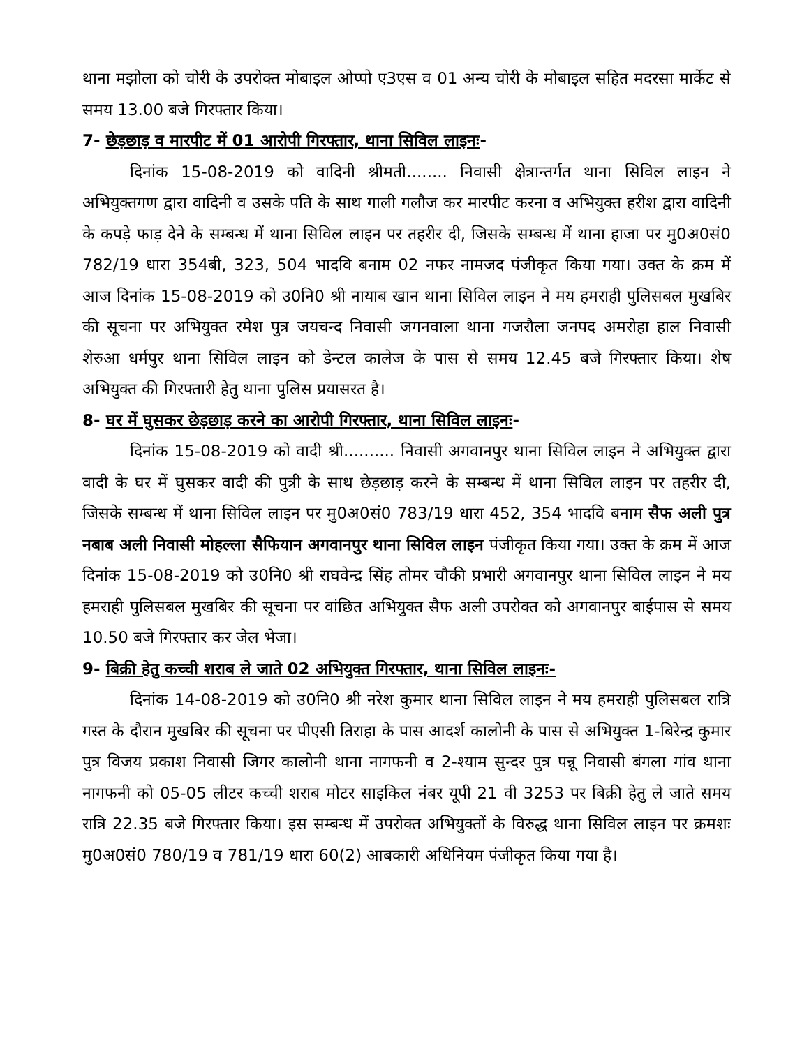थाना मझोला को चोरी के उपरोक्त मोबाइल ओप्पो ए3एस व 01 अन्य चोरी के मोबाइल सहित मदरसा मार्केट से समय 13.00 बजे गिरफ्तार किया।
7- छेड़छाड़ व मारपीट में 01 आरोपी गिरफ्तार, थाना सिविल लाइनः-
दिनांक 15-08-2019 को वादिनी श्रीमती........ निवासी क्षेत्रान्तर्गत थाना सिविल लाइन ने अभियुक्तगण द्वारा वादिनी व उसके पति के साथ गाली गलौज कर मारपीट करना व अभियुक्त हरीश द्वारा वादिनी के कपड़े फाड़ देने के सम्बन्ध में थाना सिविल लाइन पर तहरीर दी, जिसके सम्बन्ध में थाना हाजा पर मु0अ0सं0 782/19 धारा 354बी, 323, 504 भादवि बनाम 02 नफर नामजद पंजीकृत किया गया। उक्त के क्रम में आज दिनांक 15-08-2019 को उ0नि0 श्री नायाब खान थाना सिविल लाइन ने मय हमराही पुलिसबल मुखबिर की सूचना पर अभियुक्त रमेश पुत्र जयचन्द निवासी जगनवाला थाना गजरौला जनपद अमरोहा हाल निवासी शेरुआ धर्मपुर थाना सिविल लाइन को डेन्टल कालेज के पास से समय 12.45 बजे गिरफ्तार किया। शेष अभियुक्त की गिरफ्तारी हेतु थाना पुलिस प्रयासरत है।
8- घर में घुसकर छेड़छाड़ करने का आरोपी गिरफ्तार, थाना सिविल लाइनः-
दिनांक 15-08-2019 को वादी श्री.......... निवासी अगवानपुर थाना सिविल लाइन ने अभियुक्त द्वारा वादी के घर में घुसकर वादी की पुत्री के साथ छेड़छाड़ करने के सम्बन्ध में थाना सिविल लाइन पर तहरीर दी, जिसके सम्बन्ध में थाना सिविल लाइन पर मु0अ0सं0 783/19 धारा 452, 354 भादवि बनाम सैफ अली पुत्र नबाब अली निवासी मोहल्ला सैफियान अगवानपुर थाना सिविल लाइन पंजीकृत किया गया। उक्त के क्रम में आज दिनांक 15-08-2019 को उ0नि0 श्री राघवेन्द्र सिंह तोमर चौकी प्रभारी अगवानपुर थाना सिविल लाइन ने मय हमराही पुलिसबल मुखबिर की सूचना पर वांछित अभियुक्त सैफ अली उपरोक्त को अगवानपुर बाईपास से समय 10.50 बजे गिरफ्तार कर जेल भेजा।
9- बिक्री हेतु कच्ची शराब ले जाते 02 अभियुक्त गिरफ्तार, थाना सिविल लाइनः-
दिनांक 14-08-2019 को उ0नि0 श्री नरेश कुमार थाना सिविल लाइन ने मय हमराही पुलिसबल रात्रि गस्त के दौरान मुखबिर की सूचना पर पीएसी तिराहा के पास आदर्श कालोनी के पास से अभियुक्त 1-बिरेन्द्र कुमार पुत्र विजय प्रकाश निवासी जिगर कालोनी थाना नागफनी व 2-श्याम सुन्दर पुत्र पन्नू निवासी बंगला गांव थाना नागफनी को 05-05 लीटर कच्ची शराब मोटर साइकिल नंबर यूपी 21 वी 3253 पर बिक्री हेतु ले जाते समय रात्रि 22.35 बजे गिरफ्तार किया। इस सम्बन्ध में उपरोक्त अभियुक्तों के विरुद्ध थाना सिविल लाइन पर क्रमशः मु0अ0सं0 780/19 व 781/19 धारा 60(2) आबकारी अधिनियम पंजीकृत किया गया है।